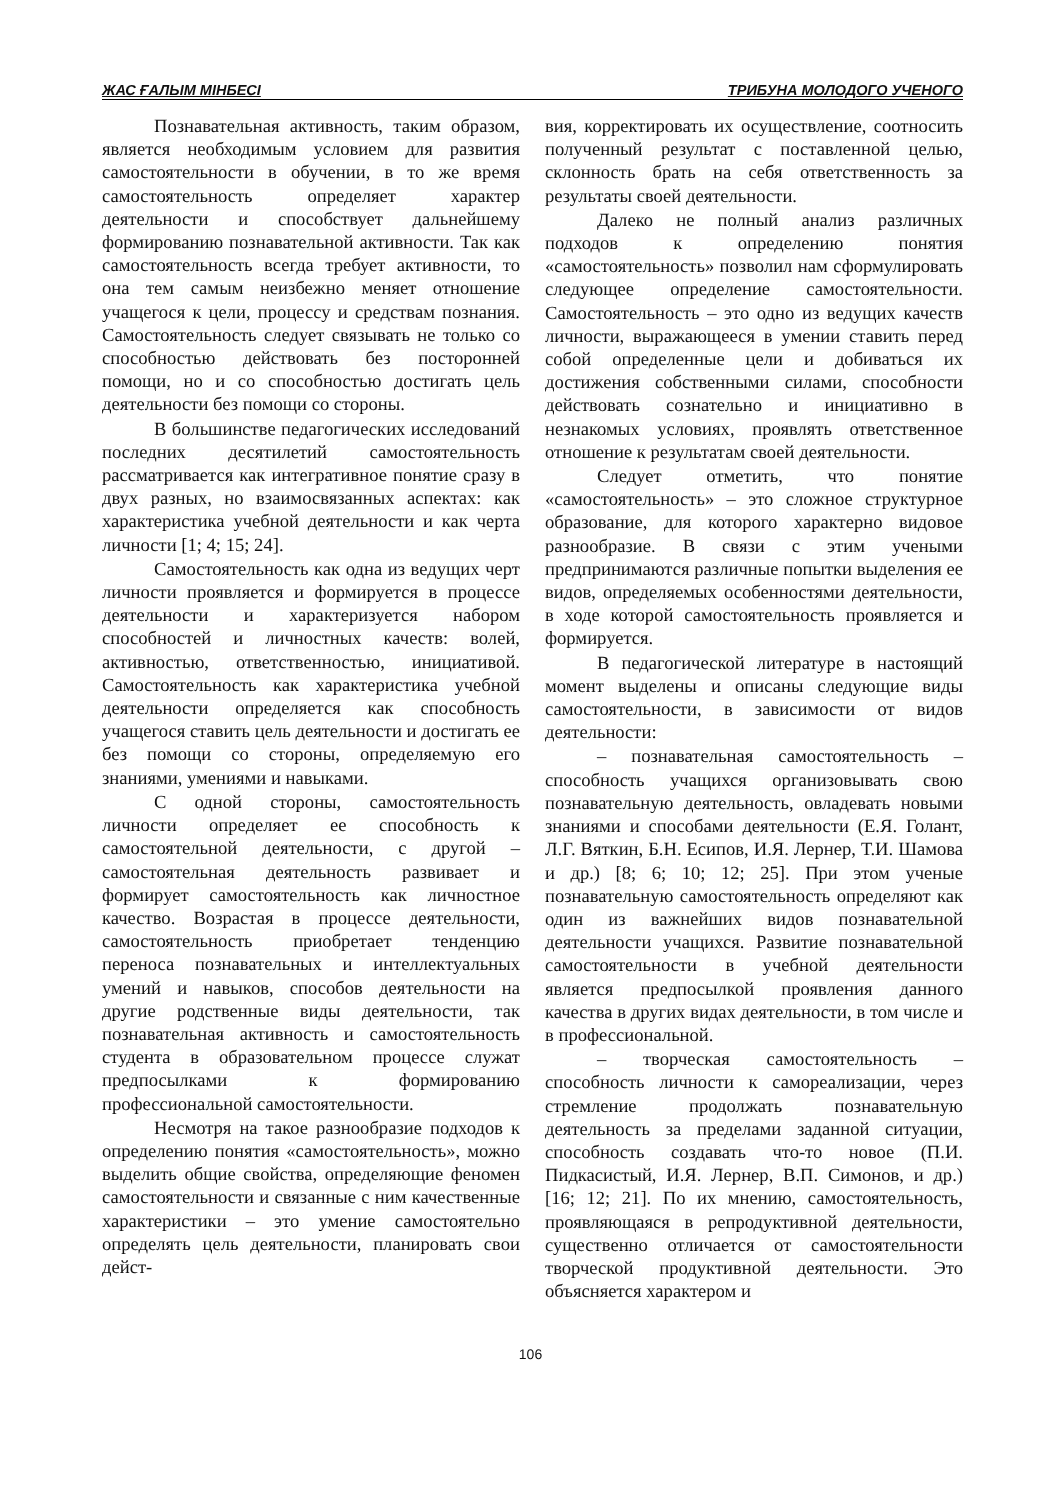ЖАС ҒАЛЫМ МІНБЕСІ ТРИБУНА МОЛОДОГО УЧЕНОГО
Познавательная активность, таким образом, является необходимым условием для развития самостоятельности в обучении, в то же время самостоятельность определяет характер деятельности и способствует дальнейшему формированию познавательной активности. Так как самостоятельность всегда требует активности, то она тем самым неизбежно меняет отношение учащегося к цели, процессу и средствам познания. Самостоятельность следует связывать не только со способностью действовать без посторонней помощи, но и со способностью достигать цель деятельности без помощи со стороны.
В большинстве педагогических исследований последних десятилетий самостоятельность рассматривается как интегративное понятие сразу в двух разных, но взаимосвязанных аспектах: как характеристика учебной деятельности и как черта личности [1; 4; 15; 24].
Самостоятельность как одна из ведущих черт личности проявляется и формируется в процессе деятельности и характеризуется набором способностей и личностных качеств: волей, активностью, ответственностью, инициативой. Самостоятельность как характеристика учебной деятельности определяется как способность учащегося ставить цель деятельности и достигать ее без помощи со стороны, определяемую его знаниями, умениями и навыками.
С одной стороны, самостоятельность личности определяет ее способность к самостоятельной деятельности, с другой – самостоятельная деятельность развивает и формирует самостоятельность как личностное качество. Возрастая в процессе деятельности, самостоятельность приобретает тенденцию переноса познавательных и интеллектуальных умений и навыков, способов деятельности на другие родственные виды деятельности, так познавательная активность и самостоятельность студента в образовательном процессе служат предпосылками к формированию профессиональной самостоятельности.
Несмотря на такое разнообразие подходов к определению понятия «самостоятельность», можно выделить общие свойства, определяющие феномен самостоятельности и связанные с ним качественные характеристики – это умение самостоятельно определять цель деятельности, планировать свои дейст-
вия, корректировать их осуществление, соотносить полученный результат с поставленной целью, склонность брать на себя ответственность за результаты своей деятельности.
Далеко не полный анализ различных подходов к определению понятия «самостоятельность» позволил нам сформулировать следующее определение самостоятельности. Самостоятельность – это одно из ведущих качеств личности, выражающееся в умении ставить перед собой определенные цели и добиваться их достижения собственными силами, способности действовать сознательно и инициативно в незнакомых условиях, проявлять ответственное отношение к результатам своей деятельности.
Следует отметить, что понятие «самостоятельность» – это сложное структурное образование, для которого характерно видовое разнообразие. В связи с этим учеными предпринимаются различные попытки выделения ее видов, определяемых особенностями деятельности, в ходе которой самостоятельность проявляется и формируется.
В педагогической литературе в настоящий момент выделены и описаны следующие виды самостоятельности, в зависимости от видов деятельности:
– познавательная самостоятельность – способность учащихся организовывать свою познавательную деятельность, овладевать новыми знаниями и способами деятельности (Е.Я. Голант, Л.Г. Вяткин, Б.Н. Есипов, И.Я. Лернер, Т.И. Шамова и др.) [8; 6; 10; 12; 25]. При этом ученые познавательную самостоятельность определяют как один из важнейших видов познавательной деятельности учащихся. Развитие познавательной самостоятельности в учебной деятельности является предпосылкой проявления данного качества в других видах деятельности, в том числе и в профессиональной.
– творческая самостоятельность – способность личности к самореализации, через стремление продолжать познавательную деятельность за пределами заданной ситуации, способность создавать что-то новое (П.И. Пидкасистый, И.Я. Лернер, В.П. Симонов, и др.) [16; 12; 21]. По их мнению, самостоятельность, проявляющаяся в репродуктивной деятельности, существенно отличается от самостоятельности творческой продуктивной деятельности. Это объясняется характером и
106